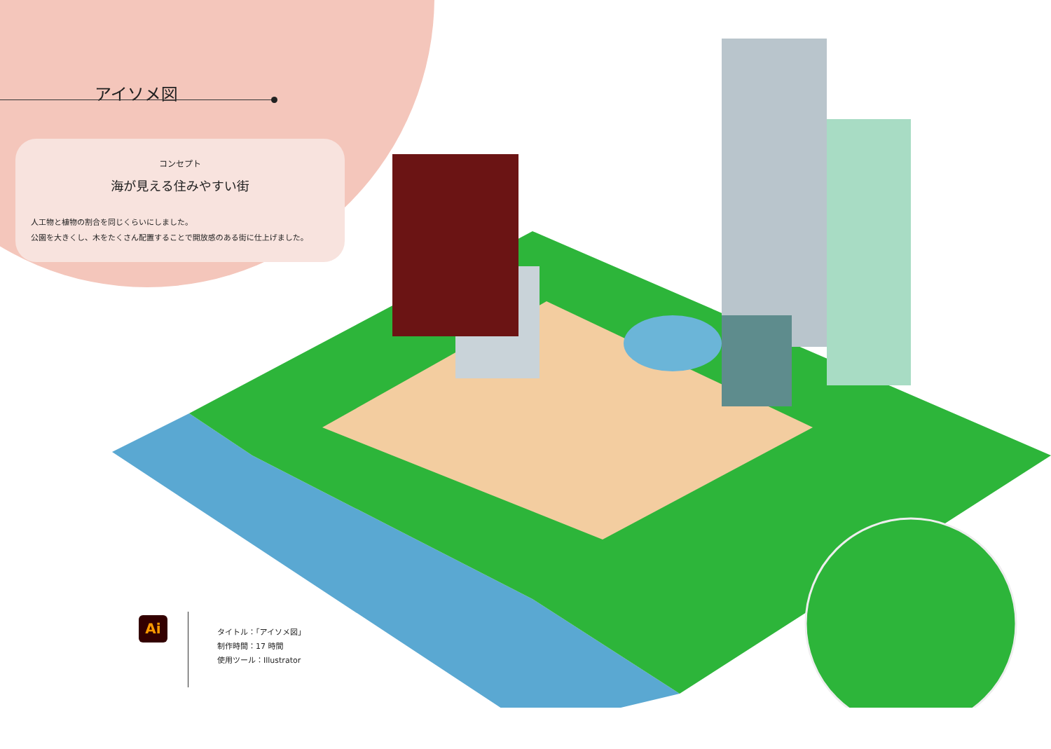アイソメ図
コンセプト
海が見える住みやすい街
人工物と植物の割合を同じくらいにしました。
公園を大きくし、木をたくさん配置することで開放感のある街に仕上げました。
Ai
タイトル：「アイソメ図」
制作時間：17 時間
使用ツール：Illustrator